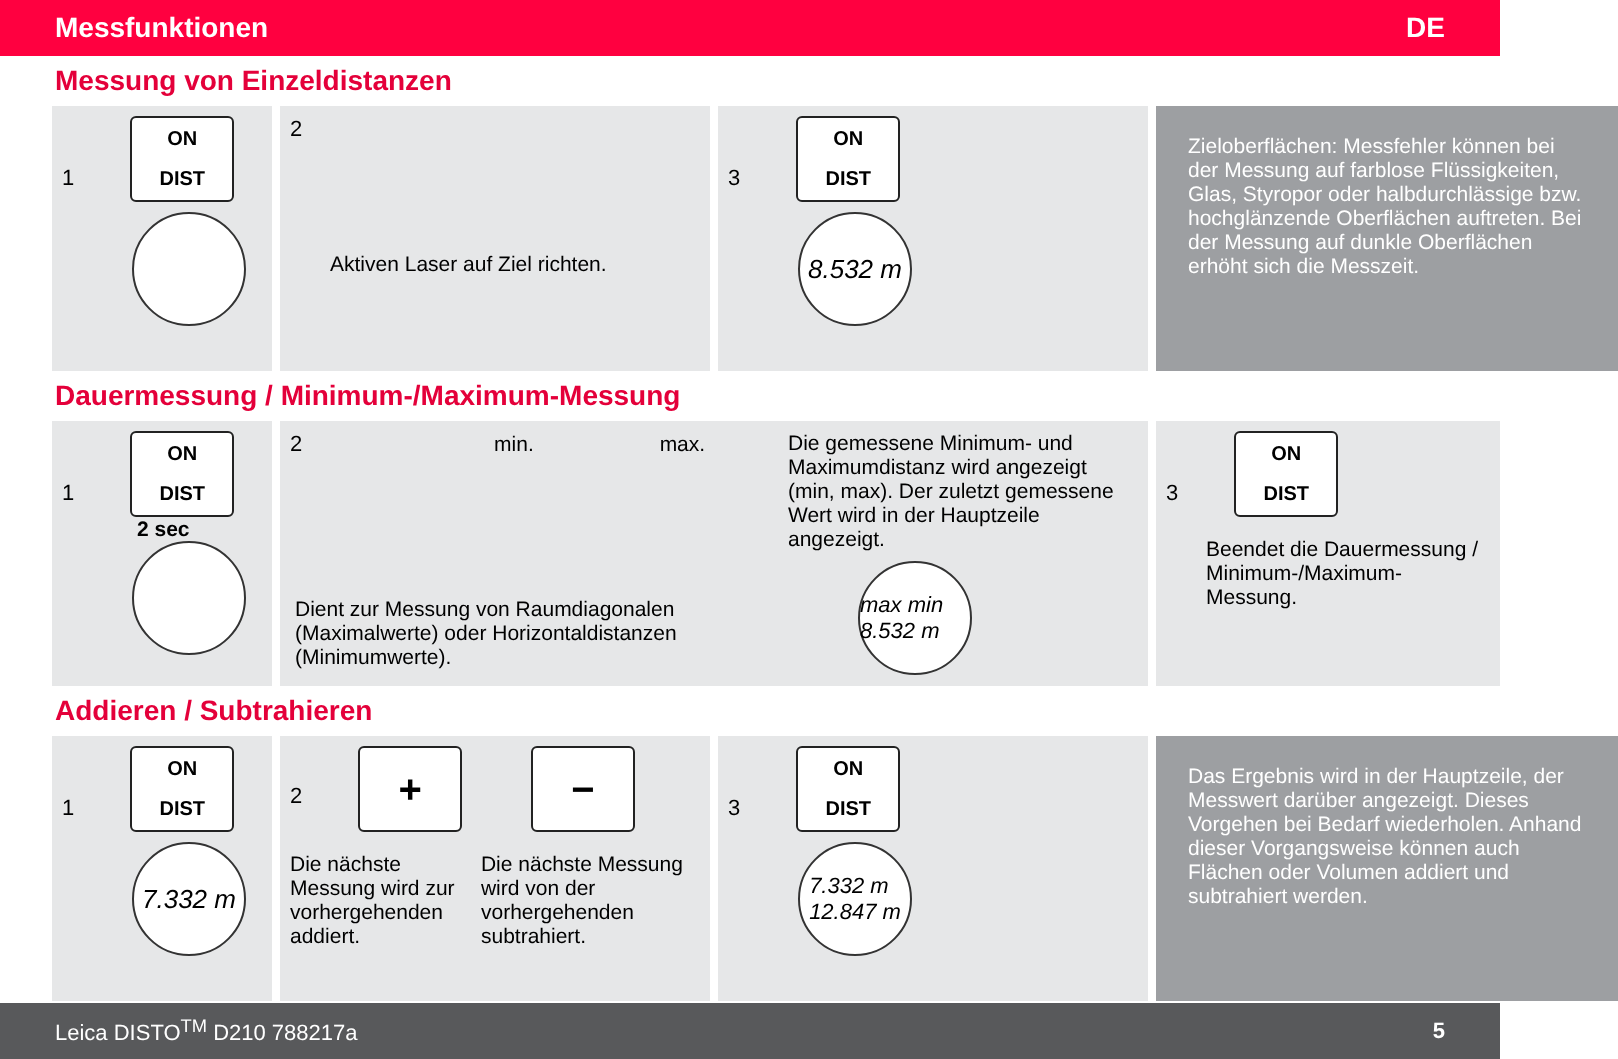Messfunktionen DE
Messung von Einzeldistanzen
1 ON
DIST
2
Aktiven Laser auf Ziel richten.
3 ON
DIST
8.532 m
Zieloberflächen: Messfehler können bei der Messung auf farblose Flüssigkeiten, Glas, Styropor oder halbdurchlässige bzw. hochglänzende Oberflächen auftreten. Bei der Messung auf dunkle Oberflächen erhöht sich die Messzeit.
Dauermessung / Minimum-/Maximum-Messung
1 ON
DIST
2 sec
2 min. max.
Dient zur Messung von Raumdiagonalen (Maximalwerte) oder Horizontaldistanzen (Minimumwerte).
Die gemessene Minimum- und Maximumdistanz wird angezeigt (min, max). Der zuletzt gemessene Wert wird in der Hauptzeile angezeigt.
max min 8.532 m
3 ON
DIST
Beendet die Dauermessung / Minimum-/Maximum-Messung.
Addieren / Subtrahieren
1 ON
DIST
7.332 m
2 +
Die nächste Messung wird zur vorhergehenden addiert.
−
Die nächste Messung wird von der vorhergehenden subtrahiert.
3 ON
DIST
7.332 m
12.847 m
Das Ergebnis wird in der Hauptzeile, der Messwert darüber angezeigt. Dieses Vorgehen bei Bedarf wiederholen. Anhand dieser Vorgangsweise können auch Flächen oder Volumen addiert und subtrahiert werden.
Leica DISTO<sup>TM</sup> D210 788217a 5